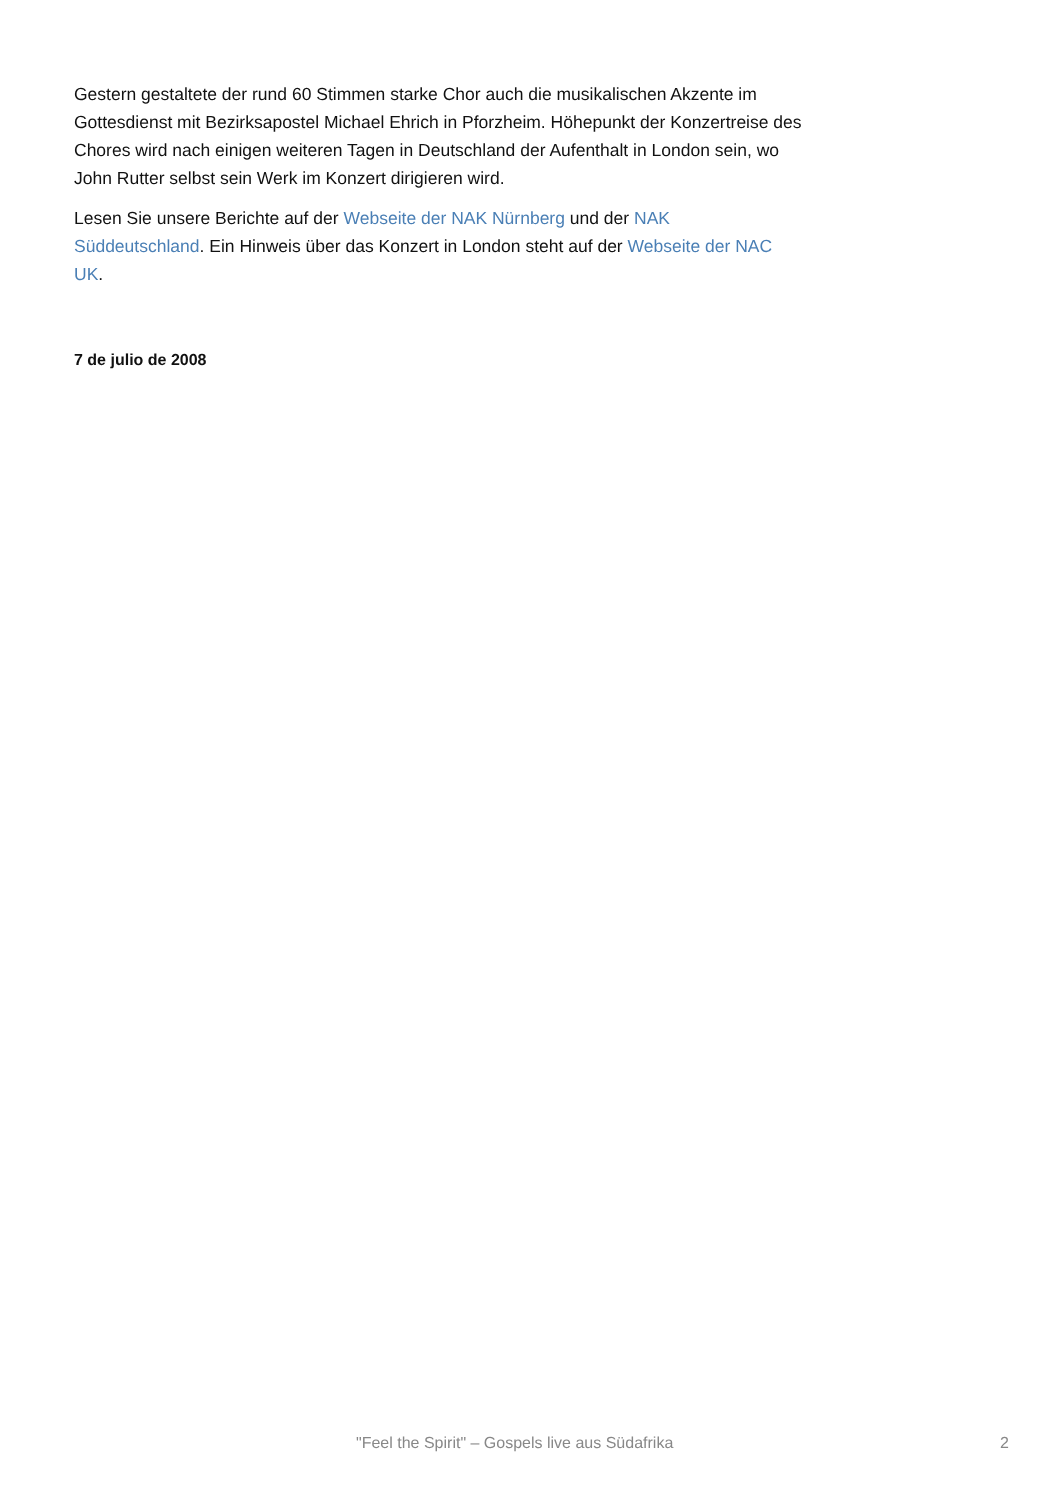Gestern gestaltete der rund 60 Stimmen starke Chor auch die musikalischen Akzente im Gottesdienst mit Bezirksapostel Michael Ehrich in Pforzheim. Höhepunkt der Konzertreise des Chores wird nach einigen weiteren Tagen in Deutschland der Aufenthalt in London sein, wo John Rutter selbst sein Werk im Konzert dirigieren wird.
Lesen Sie unsere Berichte auf der Webseite der NAK Nürnberg und der NAK Süddeutschland. Ein Hinweis über das Konzert in London steht auf der Webseite der NAC UK.
7 de julio de 2008
"Feel the Spirit" – Gospels live aus Südafrika 2